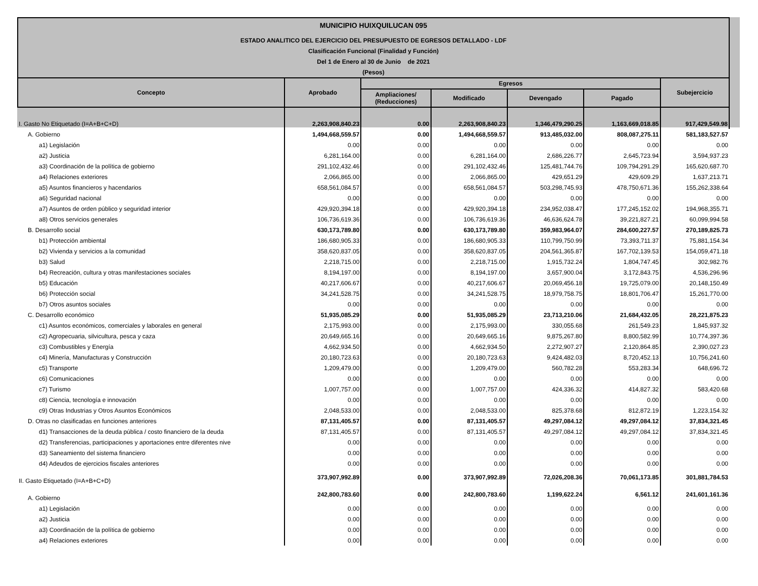| MUNICIPIO HUIXQUILUCAN 095 | | | | | | |
| ESTADO ANALITICO DEL EJERCICIO DEL PRESUPUESTO DE EGRESOS DETALLADO - LDF | | | | | | |
| Clasificación Funcional (Finalidad y Función) | | | | | | |
| Del 1 de Enero al 30 de Junio de 2021 | | | | | | |
| (Pesos) | | | | | | |
| Concepto | Aprobado | Egresos | | | | Subejercicio |
| | | Ampliaciones/ (Reducciones) | Modificado | Devengado | Pagado | |
| I. Gasto No Etiquetado (I=A+B+C+D) | 2,263,908,840.23 | 0.00 | 2,263,908,840.23 | 1,346,479,290.25 | 1,163,669,018.85 | 917,429,549.98 |
| A. Gobierno | 1,494,668,559.57 | 0.00 | 1,494,668,559.57 | 913,485,032.00 | 808,087,275.11 | 581,183,527.57 |
| a1) Legislación | 0.00 | 0.00 | 0.00 | 0.00 | 0.00 | 0.00 |
| a2) Justicia | 6,281,164.00 | 0.00 | 6,281,164.00 | 2,686,226.77 | 2,645,723.94 | 3,594,937.23 |
| a3) Coordinación de la política de gobierno | 291,102,432.46 | 0.00 | 291,102,432.46 | 125,481,744.76 | 109,794,291.29 | 165,620,687.70 |
| a4) Relaciones exteriores | 2,066,865.00 | 0.00 | 2,066,865.00 | 429,651.29 | 429,609.29 | 1,637,213.71 |
| a5) Asuntos financieros y hacendarios | 658,561,084.57 | 0.00 | 658,561,084.57 | 503,298,745.93 | 478,750,671.36 | 155,262,338.64 |
| a6) Seguridad nacional | 0.00 | 0.00 | 0.00 | 0.00 | 0.00 | 0.00 |
| a7) Asuntos de orden público y seguridad interior | 429,920,394.18 | 0.00 | 429,920,394.18 | 234,952,038.47 | 177,245,152.02 | 194,968,355.71 |
| a8) Otros servicios generales | 106,736,619.36 | 0.00 | 106,736,619.36 | 46,636,624.78 | 39,221,827.21 | 60,099,994.58 |
| B. Desarrollo social | 630,173,789.80 | 0.00 | 630,173,789.80 | 359,983,964.07 | 284,600,227.57 | 270,189,825.73 |
| b1) Protección ambiental | 186,680,905.33 | 0.00 | 186,680,905.33 | 110,799,750.99 | 73,393,711.37 | 75,881,154.34 |
| b2) Vivienda y servicios a la comunidad | 358,620,837.05 | 0.00 | 358,620,837.05 | 204,561,365.87 | 167,702,139.53 | 154,059,471.18 |
| b3) Salud | 2,218,715.00 | 0.00 | 2,218,715.00 | 1,915,732.24 | 1,804,747.45 | 302,982.76 |
| b4) Recreación, cultura y otras manifestaciones sociales | 8,194,197.00 | 0.00 | 8,194,197.00 | 3,657,900.04 | 3,172,843.75 | 4,536,296.96 |
| b5) Educación | 40,217,606.67 | 0.00 | 40,217,606.67 | 20,069,456.18 | 19,725,079.00 | 20,148,150.49 |
| b6) Protección social | 34,241,528.75 | 0.00 | 34,241,528.75 | 18,979,758.75 | 18,801,706.47 | 15,261,770.00 |
| b7) Otros asuntos sociales | 0.00 | 0.00 | 0.00 | 0.00 | 0.00 | 0.00 |
| C. Desarrollo económico | 51,935,085.29 | 0.00 | 51,935,085.29 | 23,713,210.06 | 21,684,432.05 | 28,221,875.23 |
| c1) Asuntos económicos, comerciales y laborales en general | 2,175,993.00 | 0.00 | 2,175,993.00 | 330,055.68 | 261,549.23 | 1,845,937.32 |
| c2) Agropecuaria, silvicultura, pesca y caza | 20,649,665.16 | 0.00 | 20,649,665.16 | 9,875,267.80 | 8,800,582.99 | 10,774,397.36 |
| c3) Combustibles y Energía | 4,662,934.50 | 0.00 | 4,662,934.50 | 2,272,907.27 | 2,120,864.85 | 2,390,027.23 |
| c4) Minería, Manufacturas y Construcción | 20,180,723.63 | 0.00 | 20,180,723.63 | 9,424,482.03 | 8,720,452.13 | 10,756,241.60 |
| c5) Transporte | 1,209,479.00 | 0.00 | 1,209,479.00 | 560,782.28 | 553,283.34 | 648,696.72 |
| c6) Comunicaciones | 0.00 | 0.00 | 0.00 | 0.00 | 0.00 | 0.00 |
| c7) Turismo | 1,007,757.00 | 0.00 | 1,007,757.00 | 424,336.32 | 414,827.32 | 583,420.68 |
| c8) Ciencia, tecnología e innovación | 0.00 | 0.00 | 0.00 | 0.00 | 0.00 | 0.00 |
| c9) Otras Industrias y Otros Asuntos Económicos | 2,048,533.00 | 0.00 | 2,048,533.00 | 825,378.68 | 812,872.19 | 1,223,154.32 |
| D. Otras no clasificadas en funciones anteriores | 87,131,405.57 | 0.00 | 87,131,405.57 | 49,297,084.12 | 49,297,084.12 | 37,834,321.45 |
| d1) Transacciones de la deuda pública / costo financiero de la deuda | 87,131,405.57 | 0.00 | 87,131,405.57 | 49,297,084.12 | 49,297,084.12 | 37,834,321.45 |
| d2) Transferencias, participaciones y aportaciones entre diferentes nive | 0.00 | 0.00 | 0.00 | 0.00 | 0.00 | 0.00 |
| d3) Saneamiento del sistema financiero | 0.00 | 0.00 | 0.00 | 0.00 | 0.00 | 0.00 |
| d4) Adeudos de ejercicios fiscales anteriores | 0.00 | 0.00 | 0.00 | 0.00 | 0.00 | 0.00 |
| II. Gasto Etiquetado (I=A+B+C+D) | 373,907,992.89 | 0.00 | 373,907,992.89 | 72,026,208.36 | 70,061,173.85 | 301,881,784.53 |
| A. Gobierno | 242,800,783.60 | 0.00 | 242,800,783.60 | 1,199,622.24 | 6,561.12 | 241,601,161.36 |
| a1) Legislación | 0.00 | 0.00 | 0.00 | 0.00 | 0.00 | 0.00 |
| a2) Justicia | 0.00 | 0.00 | 0.00 | 0.00 | 0.00 | 0.00 |
| a3) Coordinación de la política de gobierno | 0.00 | 0.00 | 0.00 | 0.00 | 0.00 | 0.00 |
| a4) Relaciones exteriores | 0.00 | 0.00 | 0.00 | 0.00 | 0.00 | 0.00 |